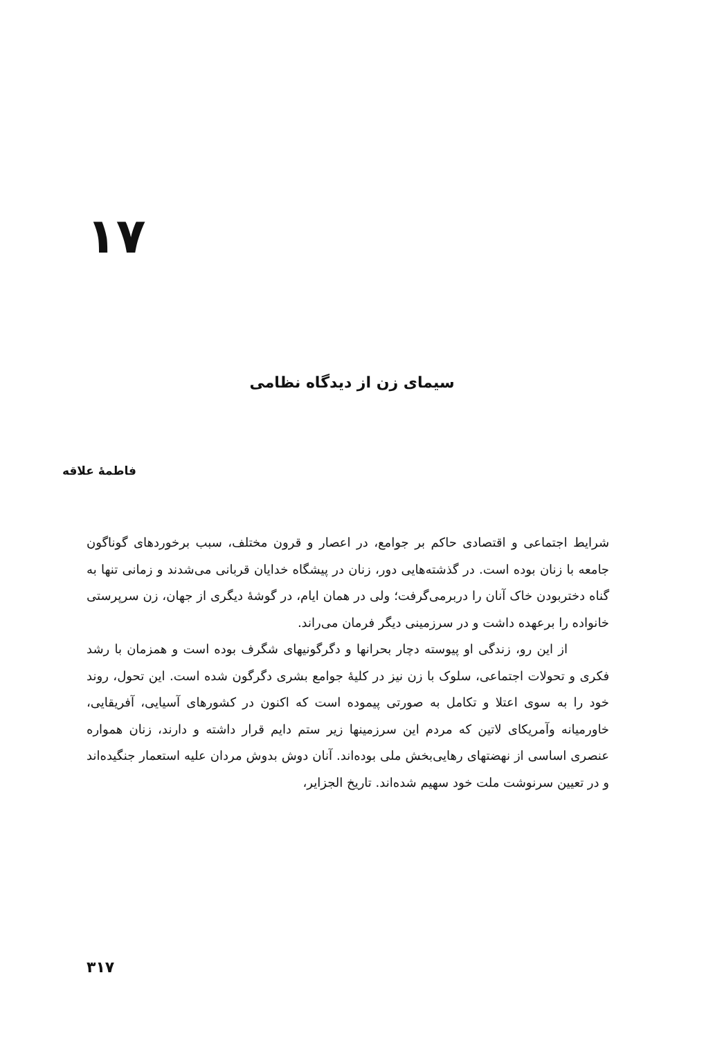۱۷
سیمای زن از دیدگاه نظامی
فاطمهٔ علاقه
شرایط اجتماعی و اقتصادی حاکم بر جوامع، در اعصار و قرون مختلف، سبب برخوردهای گوناگون جامعه با زنان بوده است. در گذشته‌هایی دور، زنان در پیشگاه خدایان قربانی می‌شدند و زمانی تنها به گناه دختربودن خاک آنان را دربرمی‌گرفت؛ ولی در همان ایام، در گوشهٔ دیگری از جهان، زن سرپرستی خانواده را برعهده داشت و در سرزمینی دیگر فرمان می‌راند.
از این رو، زندگی او پیوسته دچار بحرانها و دگرگونیهای شگرف بوده است و همزمان با رشد فکری و تحولات اجتماعی، سلوک با زن نیز در کلیهٔ جوامع بشری دگرگون شده است. این تحول، روند خود را به سوی اعتلا و تکامل به صورتی پیموده است که اکنون در کشورهای آسیایی، آفریقایی، خاورمیانه وآمریکای لاتین که مردم این سرزمینها زیر ستم دایم قرار داشته و دارند، زنان همواره عنصری اساسی از نهضتهای رهایی‌بخش ملی بوده‌اند. آنان دوش بدوش مردان علیه استعمار جنگیده‌اند و در تعیین سرنوشت ملت خود سهیم شده‌اند. تاریخ الجزایر،
۳۱۷